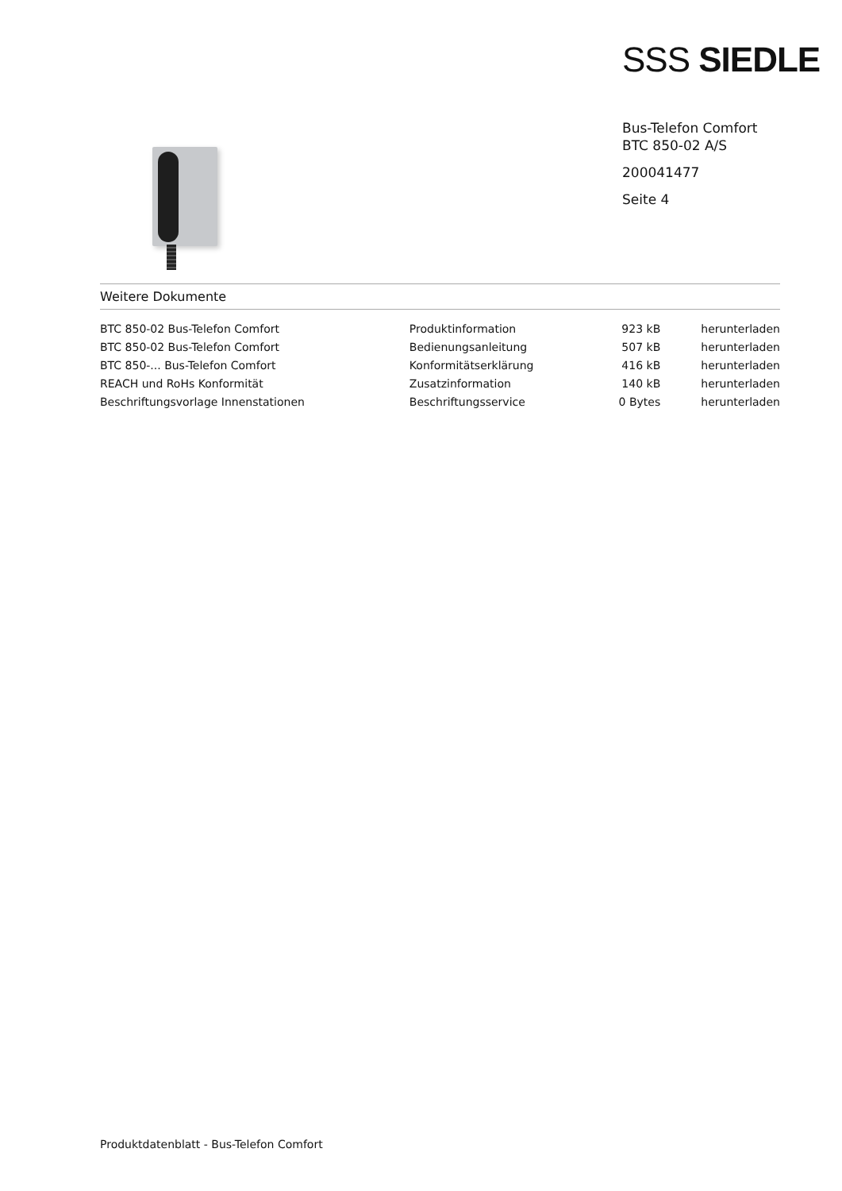SSS SIEDLE
Bus-Telefon Comfort
BTC 850-02 A/S
200041477
Seite 4
Weitere Dokumente
| BTC 850-02 Bus-Telefon Comfort | Produktinformation | 923 kB | herunterladen |
| BTC 850-02 Bus-Telefon Comfort | Bedienungsanleitung | 507 kB | herunterladen |
| BTC 850-... Bus-Telefon Comfort | Konformitätserklärung | 416 kB | herunterladen |
| REACH und RoHs Konformität | Zusatzinformation | 140 kB | herunterladen |
| Beschriftungsvorlage Innenstationen | Beschriftungsservice | 0 Bytes | herunterladen |
Produktdatenblatt - Bus-Telefon Comfort